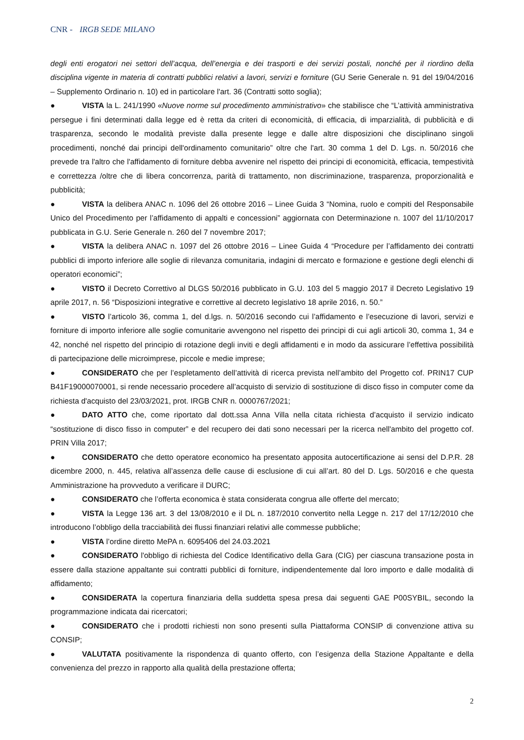CNR - IRGB SEDE MILANO
degli enti erogatori nei settori dell’acqua, dell’energia e dei trasporti e dei servizi postali, nonché per il riordino della disciplina vigente in materia di contratti pubblici relativi a lavori, servizi e forniture (GU Serie Generale n. 91 del 19/04/2016 – Supplemento Ordinario n. 10) ed in particolare l'art. 36 (Contratti sotto soglia);
● VISTA la L. 241/1990 «Nuove norme sul procedimento amministrativo» che stabilisce che “L’attività amministrativa persegue i fini determinati dalla legge ed è retta da criteri di economicità, di efficacia, di imparzialità, di pubblicità e di trasparenza, secondo le modalità previste dalla presente legge e dalle altre disposizioni che disciplinano singoli procedimenti, nonché dai principi dell'ordinamento comunitario” oltre che l'art. 30 comma 1 del D. Lgs. n. 50/2016 che prevede tra l'altro che l'affidamento di forniture debba avvenire nel rispetto dei principi di economicità, efficacia, tempestività e correttezza /oltre che di libera concorrenza, parità di trattamento, non discriminazione, trasparenza, proporzionalità e pubblicità;
● VISTA la delibera ANAC n. 1096 del 26 ottobre 2016 – Linee Guida 3 “Nomina, ruolo e compiti del Responsabile Unico del Procedimento per l’affidamento di appalti e concessioni” aggiornata con Determinazione n. 1007 del 11/10/2017 pubblicata in G.U. Serie Generale n. 260 del 7 novembre 2017;
● VISTA la delibera ANAC n. 1097 del 26 ottobre 2016 – Linee Guida 4 “Procedure per l’affidamento dei contratti pubblici di importo inferiore alle soglie di rilevanza comunitaria, indagini di mercato e formazione e gestione degli elenchi di operatori economici”;
● VISTO il Decreto Correttivo al DLGS 50/2016 pubblicato in G.U. 103 del 5 maggio 2017 il Decreto Legislativo 19 aprile 2017, n. 56 “Disposizioni integrative e correttive al decreto legislativo 18 aprile 2016, n. 50.”
● VISTO l’articolo 36, comma 1, del d.lgs. n. 50/2016 secondo cui l’affidamento e l’esecuzione di lavori, servizi e forniture di importo inferiore alle soglie comunitarie avvengono nel rispetto dei principi di cui agli articoli 30, comma 1, 34 e 42, nonché nel rispetto del principio di rotazione degli inviti e degli affidamenti e in modo da assicurare l’effettiva possibilità di partecipazione delle microimprese, piccole e medie imprese;
● CONSIDERATO che per l’espletamento dell’attività di ricerca prevista nell’ambito del Progetto cof. PRIN17 CUP B41F19000070001, si rende necessario procedere all’acquisto di servizio di sostituzione di disco fisso in computer come da richiesta d'acquisto del 23/03/2021, prot. IRGB CNR n. 0000767/2021;
● DATO ATTO che, come riportato dal dott.ssa Anna Villa nella citata richiesta d’acquisto il servizio indicato “sostituzione di disco fisso in computer” e del recupero dei dati sono necessari per la ricerca nell'ambito del progetto cof. PRIN Villa 2017;
● CONSIDERATO che detto operatore economico ha presentato apposita autocertificazione ai sensi del D.P.R. 28 dicembre 2000, n. 445, relativa all’assenza delle cause di esclusione di cui all’art. 80 del D. Lgs. 50/2016 e che questa Amministrazione ha provveduto a verificare il DURC;
● CONSIDERATO che l’offerta economica è stata considerata congrua alle offerte del mercato;
● VISTA la Legge 136 art. 3 del 13/08/2010 e il DL n. 187/2010 convertito nella Legge n. 217 del 17/12/2010 che introducono l’obbligo della tracciabilità dei flussi finanziari relativi alle commesse pubbliche;
● VISTA l’ordine diretto MePA n. 6095406 del 24.03.2021
● CONSIDERATO l'obbligo di richiesta del Codice Identificativo della Gara (CIG) per ciascuna transazione posta in essere dalla stazione appaltante sui contratti pubblici di forniture, indipendentemente dal loro importo e dalle modalità di affidamento;
● CONSIDERATA la copertura finanziaria della suddetta spesa presa dai seguenti GAE P00SYBIL, secondo la programmazione indicata dai ricercatori;
● CONSIDERATO che i prodotti richiesti non sono presenti sulla Piattaforma CONSIP di convenzione attiva su CONSIP;
● VALUTATA positivamente la rispondenza di quanto offerto, con l’esigenza della Stazione Appaltante e della convenienza del prezzo in rapporto alla qualità della prestazione offerta;
2